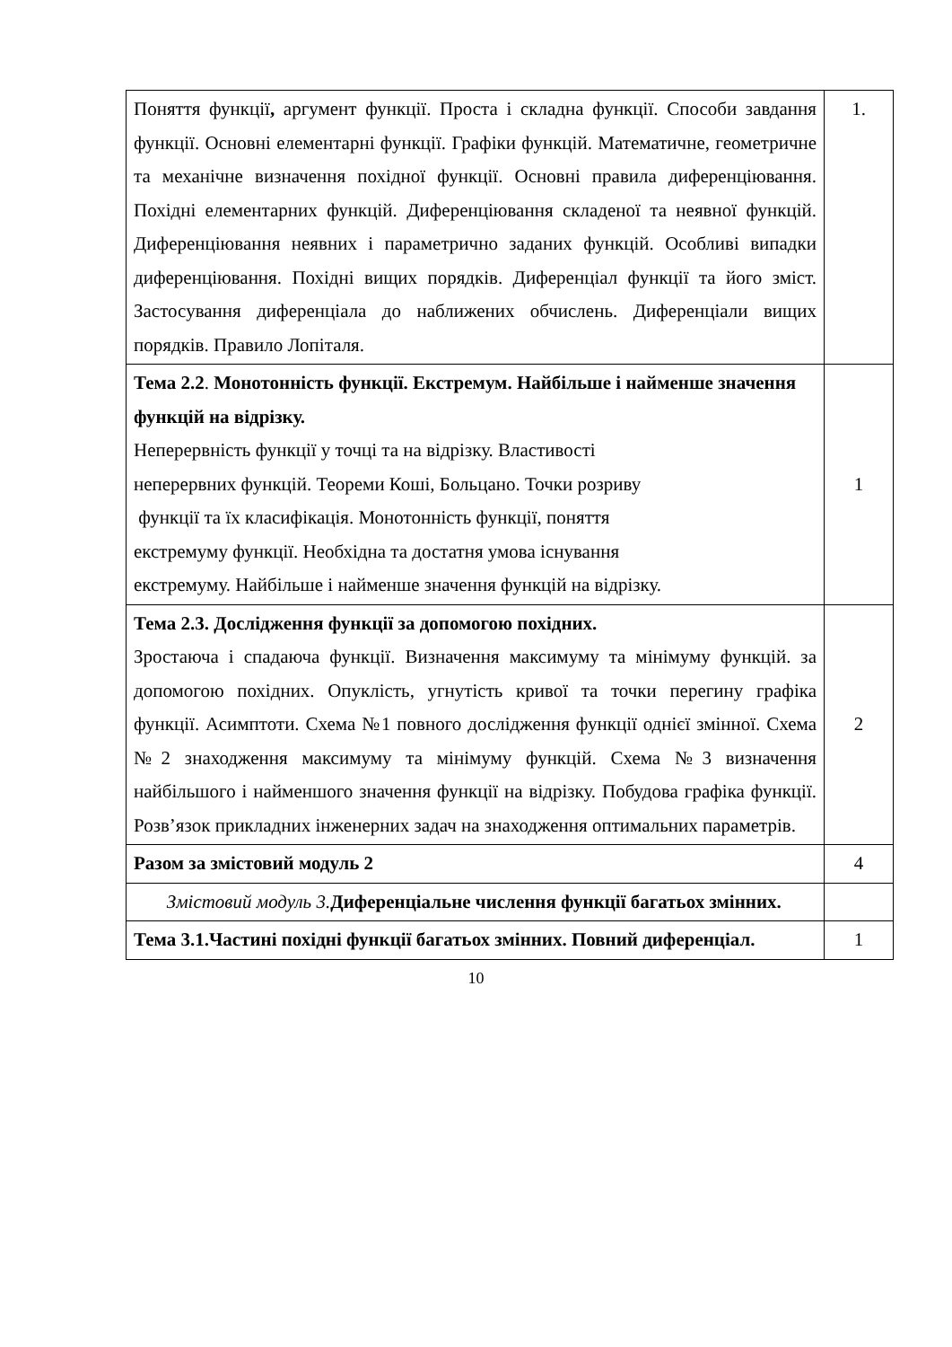| Поняття функції , аргумент функції. Проста і складна функції. Способи завдання функції. Основні елементарні функції. Графіки функцій. Математичне, геометричне та механічне визначення похідної функції. Основні правила диференціювання. Похідні елементарних функцій. Диференціювання складеної та неявної функцій. Диференціювання неявних і параметрично заданих функцій. Особливі випадки диференціювання. Похідні вищих порядків. Диференціал функції та його зміст. Застосування диференціала до наближених обчислень. Диференціали вищих порядків. Правило Лопіталя. | 1. |
| Тема 2.2 . Монотонність функції. Екстремум. Найбільше і найменше значення функцій на відрізку. Неперервність функції у точці та на відрізку. Властивості неперервних функцій. Теореми Коші, Больцано. Точки розриву функції та їх класифікація. Монотонність функції, поняття екстремуму функції. Необхідна та достатня умова існування екстремуму. Найбільше і найменше значення функцій на відрізку. | 1 |
| Тема 2.3. Дослідження функції за допомогою похідних. Зростаюча і спадаюча функції. Визначення максимуму та мінімуму функцій. за допомогою похідних. Опуклість, угнутість кривої та точки перегину графіка функції. Асимптоти. Схема №1 повного дослідження функції однієї змінної. Схема №2 знаходження максимуму та мінімуму функцій. Схема №3 визначення найбільшого і найменшого значення функції на відрізку. Побудова графіка функції. Розв’язок прикладних інженерних задач на знаходження оптимальних параметрів. | 2 |
| Разом за змістовий модуль 2 | 4 |
| Змістовий модуль 3. Диференціальне числення функції багатьох змінних. | |
| Тема 3.1.Частині похідні функції багатьох змінних. Повний диференціал. | 1 |
10